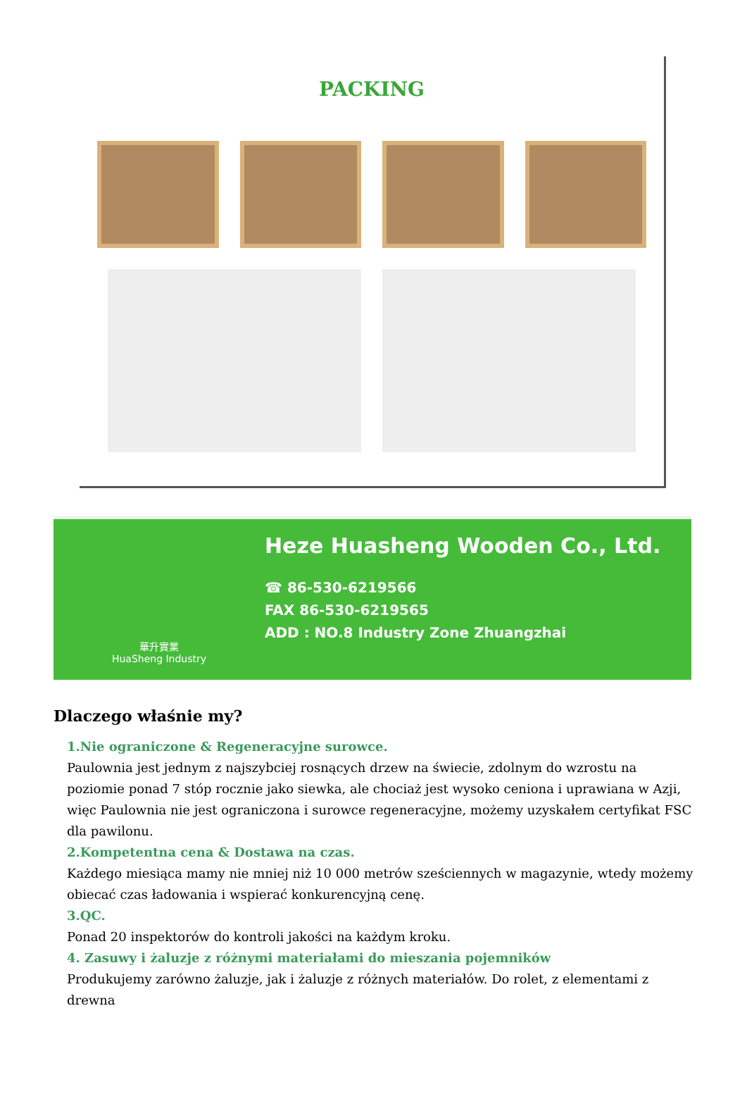PACKING
華升實業
HuaSheng Industry
Heze Huasheng Wooden Co., Ltd.
☎ 86-530-6219566
FAX 86-530-6219565
ADD : NO.8 Industry Zone Zhuangzhai
Dlaczego właśnie my?
1.Nie ograniczone & Regeneracyjne surowce.
Paulownia jest jednym z najszybciej rosnących drzew na świecie, zdolnym do wzrostu na poziomie ponad 7 stóp rocznie jako siewka, ale chociaż jest wysoko ceniona i uprawiana w Azji, więc Paulownia nie jest ograniczona i surowce regeneracyjne, możemy uzyskałem certyfikat FSC dla pawilonu.
2.Kompetentna cena & Dostawa na czas.
Każdego miesiąca mamy nie mniej niż 10 000 metrów sześciennych w magazynie, wtedy możemy obiecać czas ładowania i wspierać konkurencyjną cenę.
3.QC.
Ponad 20 inspektorów do kontroli jakości na każdym kroku.
4. Zasuwy i żaluzje z różnymi materiałami do mieszania pojemników
Produkujemy zarówno żaluzje, jak i żaluzje z różnych materiałów. Do rolet, z elementami z drewna